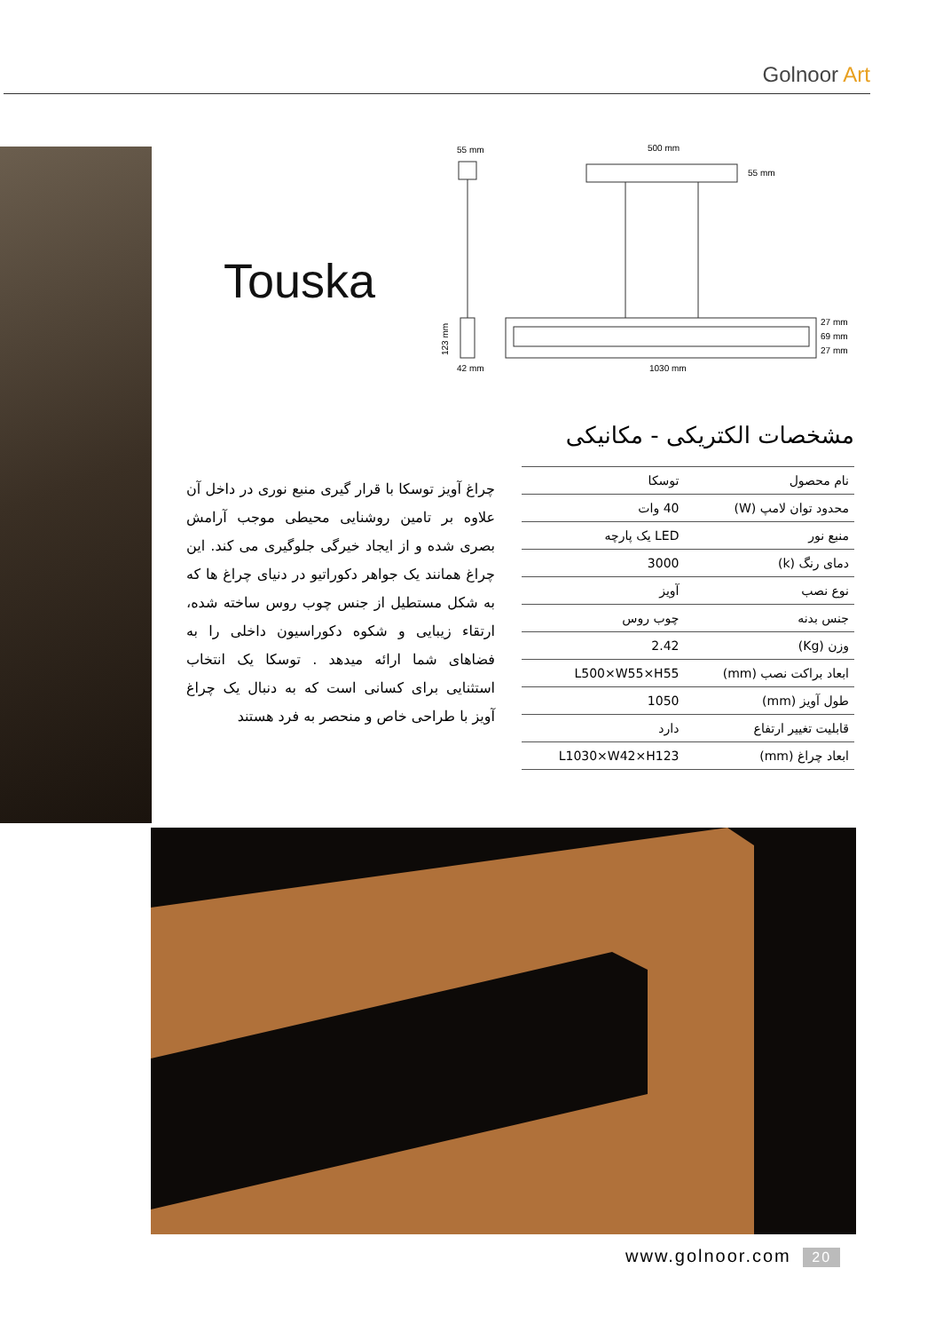Golnoor Art
Touska
55 mm
42 mm
123 mm
500 mm
55 mm
27 mm
69 mm
27 mm
1030 mm
مشخصات الکتریکی - مکانیکی
| نام محصول | توسکا |
| محدود توان لامپ (W) | 40 وات |
| منبع نور | LED یک پارچه |
| دمای رنگ (k) | 3000 |
| نوع نصب | آویز |
| جنس بدنه | چوب روس |
| وزن (Kg) | 2.42 |
| ابعاد براکت نصب (mm) | L500×W55×H55 |
| طول آویز (mm) | 1050 |
| قابلیت تغییر ارتفاع | دارد |
| ابعاد چراغ (mm) | L1030×W42×H123 |
چراغ آویز توسکا با قرار گیری منبع نوری در داخل آن علاوه بر تامین روشنایی محیطی موجب آرامش بصری شده و از ایجاد خیرگی جلوگیری می کند. این چراغ همانند یک جواهر دکوراتیو در دنیای چراغ ها که به شکل مستطیل از جنس چوب روس ساخته شده، ارتقاء زیبایی و شکوه دکوراسیون داخلی را به فضاهای شما ارائه میدهد . توسکا یک انتخاب استثنایی برای کسانی است که به دنبال یک چراغ آویز با طراحی خاص و منحصر به فرد هستند
www.golnoor.com 20